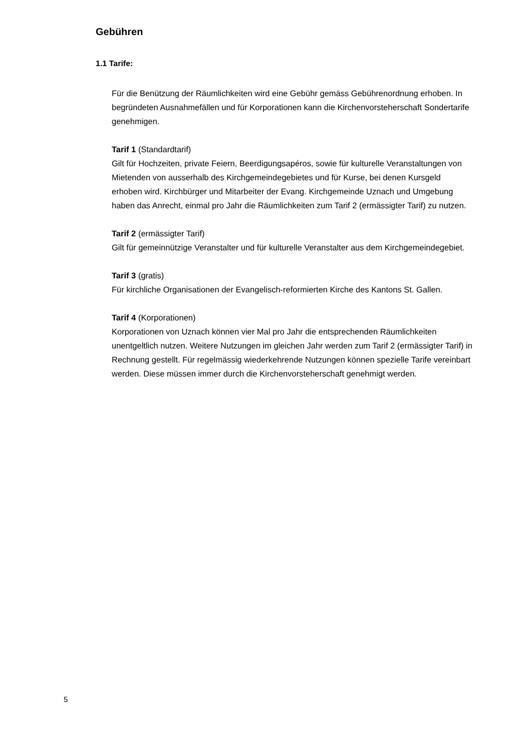Gebühren
1.1 Tarife:
Für die Benützung der Räumlichkeiten wird eine Gebühr gemäss Gebührenordnung erhoben. In begründeten Ausnahmefällen und für Korporationen kann die Kirchenvorsteherschaft Sondertarife genehmigen.
Tarif 1 (Standardtarif)
Gilt für Hochzeiten, private Feiern, Beerdigungsapéros, sowie für kulturelle Veranstaltungen von Mietenden von ausserhalb des Kirchgemeindegebietes und für Kurse, bei denen Kursgeld erhoben wird. Kirchbürger und Mitarbeiter der Evang. Kirchgemeinde Uznach und Umgebung haben das Anrecht, einmal pro Jahr die Räumlichkeiten zum Tarif 2 (ermässigter Tarif) zu nutzen.
Tarif 2 (ermässigter Tarif)
Gilt für gemeinnützige Veranstalter und für kulturelle Veranstalter aus dem Kirchgemeindegebiet.
Tarif 3 (gratis)
Für kirchliche Organisationen der Evangelisch-reformierten Kirche des Kantons St. Gallen.
Tarif 4 (Korporationen)
Korporationen von Uznach können vier Mal pro Jahr die entsprechenden Räumlichkeiten unentgeltlich nutzen. Weitere Nutzungen im gleichen Jahr werden zum Tarif 2 (ermässigter Tarif) in Rechnung gestellt. Für regelmässig wiederkehrende Nutzungen können spezielle Tarife vereinbart werden. Diese müssen immer durch die Kirchenvorsteherschaft genehmigt werden.
5